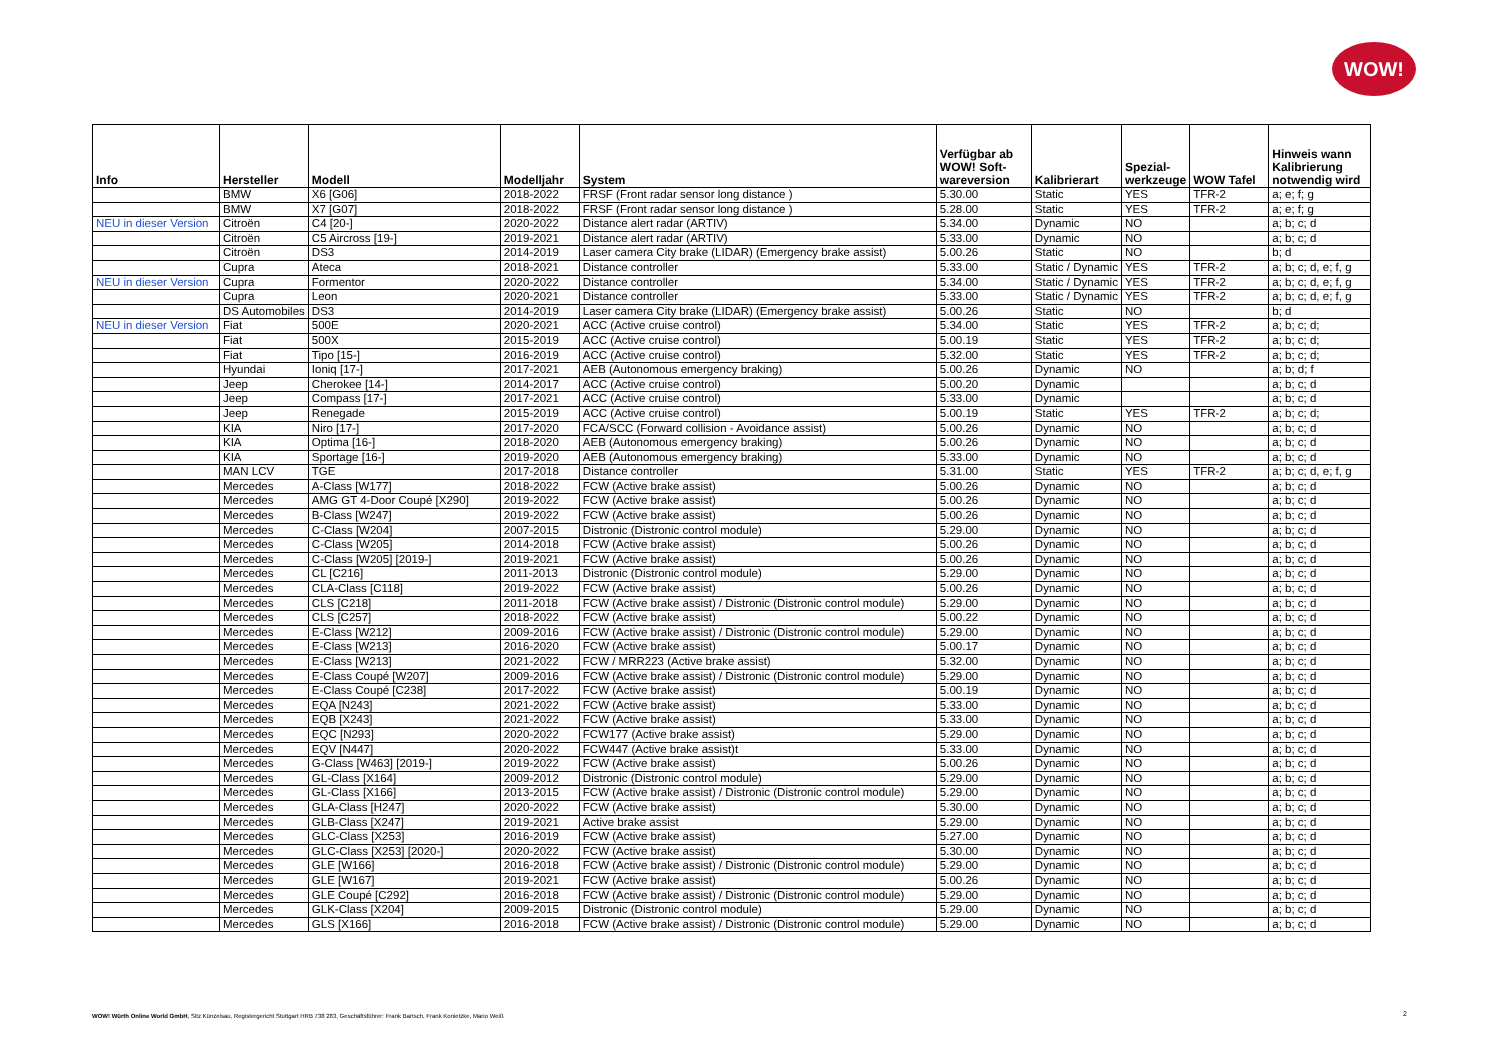WOW!
| Info | Hersteller | Modell | Modelljahr | System | Verfügbar ab WOW! Soft- wareversion | Kalibrierart | Spezial- werkzeuge | WOW Tafel | Hinweis wann Kalibrierung notwendig wird |
| --- | --- | --- | --- | --- | --- | --- | --- | --- | --- |
| | BMW | X6 [G06] | 2018-2022 | FRSF (Front radar sensor long distance ) | 5.30.00 | Static | YES | TFR-2 | a; e; f; g |
| | BMW | X7 [G07] | 2018-2022 | FRSF (Front radar sensor long distance ) | 5.28.00 | Static | YES | TFR-2 | a; e; f; g |
| NEU in dieser Version | Citroën | C4 [20-] | 2020-2022 | Distance alert radar (ARTIV) | 5.34.00 | Dynamic | NO | | a; b; c; d |
| | Citroën | C5 Aircross [19-] | 2019-2021 | Distance alert radar (ARTIV) | 5.33.00 | Dynamic | NO | | a; b; c; d |
| | Citroën | DS3 | 2014-2019 | Laser camera City brake (LIDAR) (Emergency brake assist) | 5.00.26 | Static | NO | | b; d |
| | Cupra | Ateca | 2018-2021 | Distance controller | 5.33.00 | Static / Dynamic | YES | TFR-2 | a; b; c; d, e; f, g |
| NEU in dieser Version | Cupra | Formentor | 2020-2022 | Distance controller | 5.34.00 | Static / Dynamic | YES | TFR-2 | a; b; c; d, e; f, g |
| | Cupra | Leon | 2020-2021 | Distance controller | 5.33.00 | Static / Dynamic | YES | TFR-2 | a; b; c; d, e; f, g |
| | DS Automobiles | DS3 | 2014-2019 | Laser camera City brake (LIDAR) (Emergency brake assist) | 5.00.26 | Static | NO | | b; d |
| NEU in dieser Version | Fiat | 500E | 2020-2021 | ACC (Active cruise control) | 5.34.00 | Static | YES | TFR-2 | a; b; c; d; |
| | Fiat | 500X | 2015-2019 | ACC (Active cruise control) | 5.00.19 | Static | YES | TFR-2 | a; b; c; d; |
| | Fiat | Tipo [15-] | 2016-2019 | ACC (Active cruise control) | 5.32.00 | Static | YES | TFR-2 | a; b; c; d; |
| | Hyundai | Ioniq [17-] | 2017-2021 | AEB (Autonomous emergency braking) | 5.00.26 | Dynamic | NO | | a; b; d; f |
| | Jeep | Cherokee [14-] | 2014-2017 | ACC (Active cruise control) | 5.00.20 | Dynamic | | | a; b; c; d |
| | Jeep | Compass [17-] | 2017-2021 | ACC (Active cruise control) | 5.33.00 | Dynamic | | | a; b; c; d |
| | Jeep | Renegade | 2015-2019 | ACC (Active cruise control) | 5.00.19 | Static | YES | TFR-2 | a; b; c; d; |
| | KIA | Niro [17-] | 2017-2020 | FCA/SCC (Forward collision - Avoidance assist) | 5.00.26 | Dynamic | NO | | a; b; c; d |
| | KIA | Optima [16-] | 2018-2020 | AEB (Autonomous emergency braking) | 5.00.26 | Dynamic | NO | | a; b; c; d |
| | KIA | Sportage [16-] | 2019-2020 | AEB (Autonomous emergency braking) | 5.33.00 | Dynamic | NO | | a; b; c; d |
| | MAN LCV | TGE | 2017-2018 | Distance controller | 5.31.00 | Static | YES | TFR-2 | a; b; c; d, e; f, g |
| | Mercedes | A-Class [W177] | 2018-2022 | FCW (Active brake assist) | 5.00.26 | Dynamic | NO | | a; b; c; d |
| | Mercedes | AMG GT 4-Door Coupé [X290] | 2019-2022 | FCW (Active brake assist) | 5.00.26 | Dynamic | NO | | a; b; c; d |
| | Mercedes | B-Class [W247] | 2019-2022 | FCW (Active brake assist) | 5.00.26 | Dynamic | NO | | a; b; c; d |
| | Mercedes | C-Class [W204] | 2007-2015 | Distronic (Distronic control module) | 5.29.00 | Dynamic | NO | | a; b; c; d |
| | Mercedes | C-Class [W205] | 2014-2018 | FCW (Active brake assist) | 5.00.26 | Dynamic | NO | | a; b; c; d |
| | Mercedes | C-Class [W205] [2019-] | 2019-2021 | FCW (Active brake assist) | 5.00.26 | Dynamic | NO | | a; b; c; d |
| | Mercedes | CL [C216] | 2011-2013 | Distronic (Distronic control module) | 5.29.00 | Dynamic | NO | | a; b; c; d |
| | Mercedes | CLA-Class [C118] | 2019-2022 | FCW (Active brake assist) | 5.00.26 | Dynamic | NO | | a; b; c; d |
| | Mercedes | CLS [C218] | 2011-2018 | FCW (Active brake assist) / Distronic (Distronic control module) | 5.29.00 | Dynamic | NO | | a; b; c; d |
| | Mercedes | CLS [C257] | 2018-2022 | FCW (Active brake assist) | 5.00.22 | Dynamic | NO | | a; b; c; d |
| | Mercedes | E-Class [W212] | 2009-2016 | FCW (Active brake assist) / Distronic (Distronic control module) | 5.29.00 | Dynamic | NO | | a; b; c; d |
| | Mercedes | E-Class [W213] | 2016-2020 | FCW (Active brake assist) | 5.00.17 | Dynamic | NO | | a; b; c; d |
| | Mercedes | E-Class [W213] | 2021-2022 | FCW / MRR223 (Active brake assist) | 5.32.00 | Dynamic | NO | | a; b; c; d |
| | Mercedes | E-Class Coupé [W207] | 2009-2016 | FCW (Active brake assist) / Distronic (Distronic control module) | 5.29.00 | Dynamic | NO | | a; b; c; d |
| | Mercedes | E-Class Coupé [C238] | 2017-2022 | FCW (Active brake assist) | 5.00.19 | Dynamic | NO | | a; b; c; d |
| | Mercedes | EQA [N243] | 2021-2022 | FCW (Active brake assist) | 5.33.00 | Dynamic | NO | | a; b; c; d |
| | Mercedes | EQB [X243] | 2021-2022 | FCW (Active brake assist) | 5.33.00 | Dynamic | NO | | a; b; c; d |
| | Mercedes | EQC [N293] | 2020-2022 | FCW177 (Active brake assist) | 5.29.00 | Dynamic | NO | | a; b; c; d |
| | Mercedes | EQV [N447] | 2020-2022 | FCW447 (Active brake assist)t | 5.33.00 | Dynamic | NO | | a; b; c; d |
| | Mercedes | G-Class [W463] [2019-] | 2019-2022 | FCW (Active brake assist) | 5.00.26 | Dynamic | NO | | a; b; c; d |
| | Mercedes | GL-Class [X164] | 2009-2012 | Distronic (Distronic control module) | 5.29.00 | Dynamic | NO | | a; b; c; d |
| | Mercedes | GL-Class [X166] | 2013-2015 | FCW (Active brake assist) / Distronic (Distronic control module) | 5.29.00 | Dynamic | NO | | a; b; c; d |
| | Mercedes | GLA-Class [H247] | 2020-2022 | FCW (Active brake assist) | 5.30.00 | Dynamic | NO | | a; b; c; d |
| | Mercedes | GLB-Class [X247] | 2019-2021 | Active brake assist | 5.29.00 | Dynamic | NO | | a; b; c; d |
| | Mercedes | GLC-Class [X253] | 2016-2019 | FCW (Active brake assist) | 5.27.00 | Dynamic | NO | | a; b; c; d |
| | Mercedes | GLC-Class [X253] [2020-] | 2020-2022 | FCW (Active brake assist) | 5.30.00 | Dynamic | NO | | a; b; c; d |
| | Mercedes | GLE [W166] | 2016-2018 | FCW (Active brake assist) / Distronic (Distronic control module) | 5.29.00 | Dynamic | NO | | a; b; c; d |
| | Mercedes | GLE [W167] | 2019-2021 | FCW (Active brake assist) | 5.00.26 | Dynamic | NO | | a; b; c; d |
| | Mercedes | GLE Coupé [C292] | 2016-2018 | FCW (Active brake assist) / Distronic (Distronic control module) | 5.29.00 | Dynamic | NO | | a; b; c; d |
| | Mercedes | GLK-Class [X204] | 2009-2015 | Distronic (Distronic control module) | 5.29.00 | Dynamic | NO | | a; b; c; d |
| | Mercedes | GLS [X166] | 2016-2018 | FCW (Active brake assist) / Distronic (Distronic control module) | 5.29.00 | Dynamic | NO | | a; b; c; d |
WOW! Würth Online World GmbH, Sitz Künzelsau, Registergericht Stuttgart HRB 738 283, Geschäftsführer: Frank Bartsch, Frank Konietzke, Mario Weiß
2